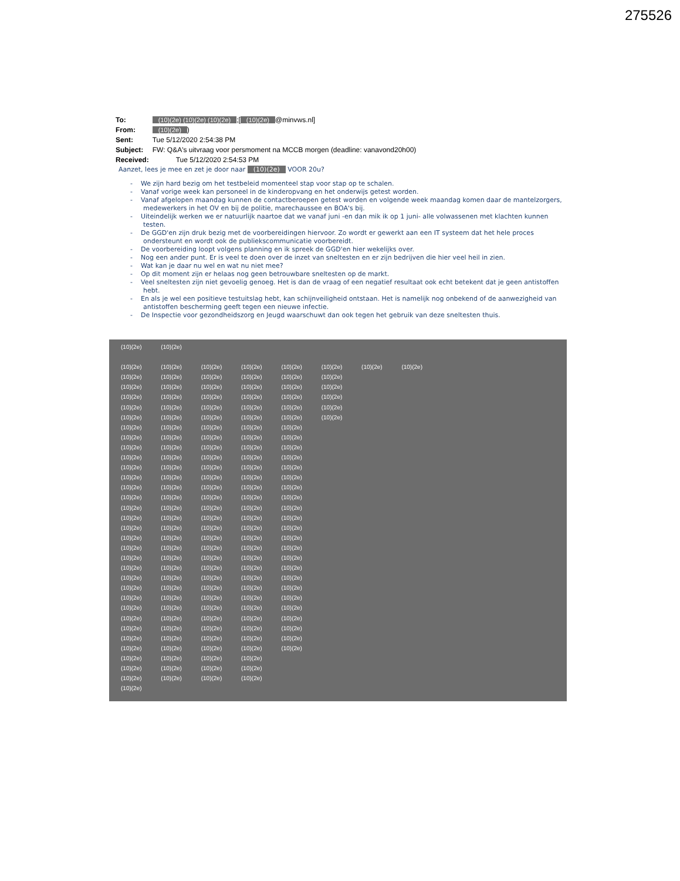275526
| To: | (10)(2e) (10)(2e) (10)(2e) ;[ (10)(2e) @minvws.nl] |
| From: | (10)(2e) ) |
| Sent: | Tue 5/12/2020 2:54:38 PM |
| Subject: | FW: Q&A's uitvraag voor persmoment na MCCB morgen (deadline: vanavond20h00) |
| Received: | Tue 5/12/2020 2:54:53 PM |
Aanzet, lees je mee en zet je door naar (10)(2e) VOOR 20u?
- We zijn hard bezig om het testbeleid momenteel stap voor stap op te schalen.
- Vanaf vorige week kan personeel in de kinderopvang en het onderwijs getest worden.
- Vanaf afgelopen maandag kunnen de contactberoepen getest worden en volgende week maandag komen daar de mantelzorgers, medewerkers in het OV en bij de politie, marechaussee en BOA's bij.
- Uiteindelijk werken we er natuurlijk naartoe dat we vanaf juni -en dan mik ik op 1 juni- alle volwassenen met klachten kunnen testen.
- De GGD'en zijn druk bezig met de voorbereidingen hiervoor. Zo wordt er gewerkt aan een IT systeem dat het hele proces ondersteunt en wordt ook de publiekscommunicatie voorbereidt.
- De voorbereiding loopt volgens planning en ik spreek de GGD'en hier wekelijks over.
- Nog een ander punt. Er is veel te doen over de inzet van sneltesten en er zijn bedrijven die hier veel heil in zien.
- Wat kan je daar nu wel en wat nu niet mee?
- Op dit moment zijn er helaas nog geen betrouwbare sneltesten op de markt.
- Veel sneltesten zijn niet gevoelig genoeg. Het is dan de vraag of een negatief resultaat ook echt betekent dat je geen antistoffen hebt.
- En als je wel een positieve testuitslag hebt, kan schijnveiligheid ontstaan. Het is namelijk nog onbekend of de aanwezigheid van antistoffen bescherming geeft tegen een nieuwe infectie.
- De Inspectie voor gezondheidszorg en Jeugd waarschuwt dan ook tegen het gebruik van deze sneltesten thuis.
(10)(2e) (10)(2e)
(10)(2e) (10)(2e) (10)(2e) (10)(2e) (10)(2e) (10)(2e) (10)(2e) (10)(2e)
(10)(2e) (10)(2e) (10)(2e) (10)(2e) (10)(2e) (10)(2e)
(10)(2e) (10)(2e) (10)(2e) (10)(2e) (10)(2e) (10)(2e)
(10)(2e) (10)(2e) (10)(2e) (10)(2e) (10)(2e) (10)(2e)
(10)(2e) (10)(2e) (10)(2e) (10)(2e) (10)(2e) (10)(2e)
(10)(2e) (10)(2e) (10)(2e) (10)(2e) (10)(2e) (10)(2e)
(10)(2e) (10)(2e) (10)(2e) (10)(2e) (10)(2e)
(10)(2e) (10)(2e) (10)(2e) (10)(2e) (10)(2e)
(10)(2e) (10)(2e) (10)(2e) (10)(2e) (10)(2e)
(10)(2e) (10)(2e) (10)(2e) (10)(2e) (10)(2e)
(10)(2e) (10)(2e) (10)(2e) (10)(2e) (10)(2e)
(10)(2e) (10)(2e) (10)(2e) (10)(2e) (10)(2e)
(10)(2e) (10)(2e) (10)(2e) (10)(2e) (10)(2e)
(10)(2e) (10)(2e) (10)(2e) (10)(2e) (10)(2e)
(10)(2e) (10)(2e) (10)(2e) (10)(2e) (10)(2e)
(10)(2e) (10)(2e) (10)(2e) (10)(2e) (10)(2e)
(10)(2e) (10)(2e) (10)(2e) (10)(2e) (10)(2e)
(10)(2e) (10)(2e) (10)(2e) (10)(2e) (10)(2e)
(10)(2e) (10)(2e) (10)(2e) (10)(2e) (10)(2e)
(10)(2e) (10)(2e) (10)(2e) (10)(2e) (10)(2e)
(10)(2e) (10)(2e) (10)(2e) (10)(2e) (10)(2e)
(10)(2e) (10)(2e) (10)(2e) (10)(2e) (10)(2e)
(10)(2e) (10)(2e) (10)(2e) (10)(2e) (10)(2e)
(10)(2e) (10)(2e) (10)(2e) (10)(2e) (10)(2e)
(10)(2e) (10)(2e) (10)(2e) (10)(2e) (10)(2e)
(10)(2e) (10)(2e) (10)(2e) (10)(2e) (10)(2e)
(10)(2e) (10)(2e) (10)(2e) (10)(2e) (10)(2e)
(10)(2e) (10)(2e) (10)(2e) (10)(2e) (10)(2e)
(10)(2e) (10)(2e) (10)(2e) (10)(2e) (10)(2e)
(10)(2e) (10)(2e) (10)(2e) (10)(2e)
(10)(2e) (10)(2e) (10)(2e) (10)(2e)
(10)(2e) (10)(2e) (10)(2e) (10)(2e)
(10)(2e)